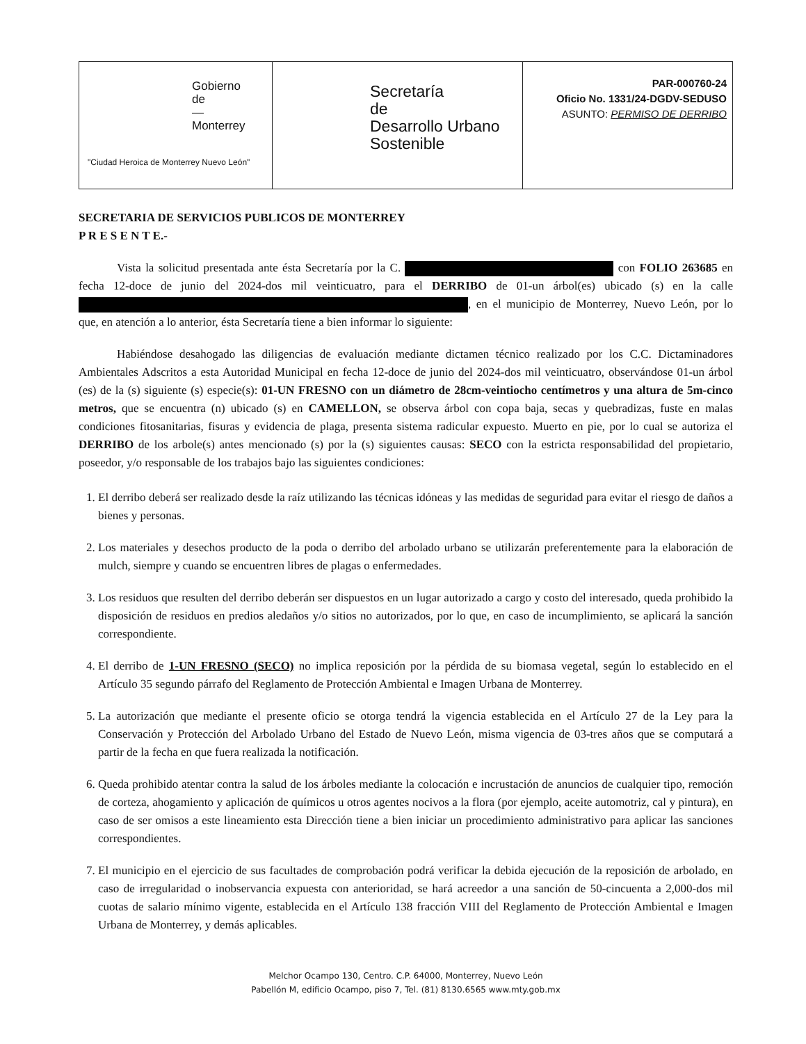Gobierno
de
—
Monterrey
"Ciudad Heroica de Monterrey Nuevo León"
Secretaría
de
Desarrollo Urbano
Sostenible
PAR-000760-24
Oficio No. 1331/24-DGDV-SEDUSO
ASUNTO: PERMISO DE DERRIBO
SECRETARIA DE SERVICIOS PUBLICOS DE MONTERREY
P R E S E N T E.-
Vista la solicitud presentada ante ésta Secretaría por la C. con FOLIO 263685 en fecha 12-doce de junio del 2024-dos mil veinticuatro, para el DERRIBO de 01-un árbol(es) ubicado (s) en la calle , en el municipio de Monterrey, Nuevo León, por lo que, en atención a lo anterior, ésta Secretaría tiene a bien informar lo siguiente:
Habiéndose desahogado las diligencias de evaluación mediante dictamen técnico realizado por los C.C. Dictaminadores Ambientales Adscritos a esta Autoridad Municipal en fecha 12-doce de junio del 2024-dos mil veinticuatro, observándose 01-un árbol (es) de la (s) siguiente (s) especie(s): 01-UN FRESNO con un diámetro de 28cm-veintiocho centímetros y una altura de 5m-cinco metros, que se encuentra (n) ubicado (s) en CAMELLON, se observa árbol con copa baja, secas y quebradizas, fuste en malas condiciones fitosanitarias, fisuras y evidencia de plaga, presenta sistema radicular expuesto. Muerto en pie, por lo cual se autoriza el DERRIBO de los arbole(s) antes mencionado (s) por la (s) siguientes causas: SECO con la estricta responsabilidad del propietario, poseedor, y/o responsable de los trabajos bajo las siguientes condiciones:
1. El derribo deberá ser realizado desde la raíz utilizando las técnicas idóneas y las medidas de seguridad para evitar el riesgo de daños a bienes y personas.
2. Los materiales y desechos producto de la poda o derribo del arbolado urbano se utilizarán preferentemente para la elaboración de mulch, siempre y cuando se encuentren libres de plagas o enfermedades.
3. Los residuos que resulten del derribo deberán ser dispuestos en un lugar autorizado a cargo y costo del interesado, queda prohibido la disposición de residuos en predios aledaños y/o sitios no autorizados, por lo que, en caso de incumplimiento, se aplicará la sanción correspondiente.
4. El derribo de 1-UN FRESNO (SECO) no implica reposición por la pérdida de su biomasa vegetal, según lo establecido en el Artículo 35 segundo párrafo del Reglamento de Protección Ambiental e Imagen Urbana de Monterrey.
5. La autorización que mediante el presente oficio se otorga tendrá la vigencia establecida en el Artículo 27 de la Ley para la Conservación y Protección del Arbolado Urbano del Estado de Nuevo León, misma vigencia de 03-tres años que se computará a partir de la fecha en que fuera realizada la notificación.
6. Queda prohibido atentar contra la salud de los árboles mediante la colocación e incrustación de anuncios de cualquier tipo, remoción de corteza, ahogamiento y aplicación de químicos u otros agentes nocivos a la flora (por ejemplo, aceite automotriz, cal y pintura), en caso de ser omisos a este lineamiento esta Dirección tiene a bien iniciar un procedimiento administrativo para aplicar las sanciones correspondientes.
7. El municipio en el ejercicio de sus facultades de comprobación podrá verificar la debida ejecución de la reposición de arbolado, en caso de irregularidad o inobservancia expuesta con anterioridad, se hará acreedor a una sanción de 50-cincuenta a 2,000-dos mil cuotas de salario mínimo vigente, establecida en el Artículo 138 fracción VIII del Reglamento de Protección Ambiental e Imagen Urbana de Monterrey, y demás aplicables.
Melchor Ocampo 130, Centro. C.P. 64000, Monterrey, Nuevo León
Pabellón M, edificio Ocampo, piso 7, Tel. (81) 8130.6565 www.mty.gob.mx